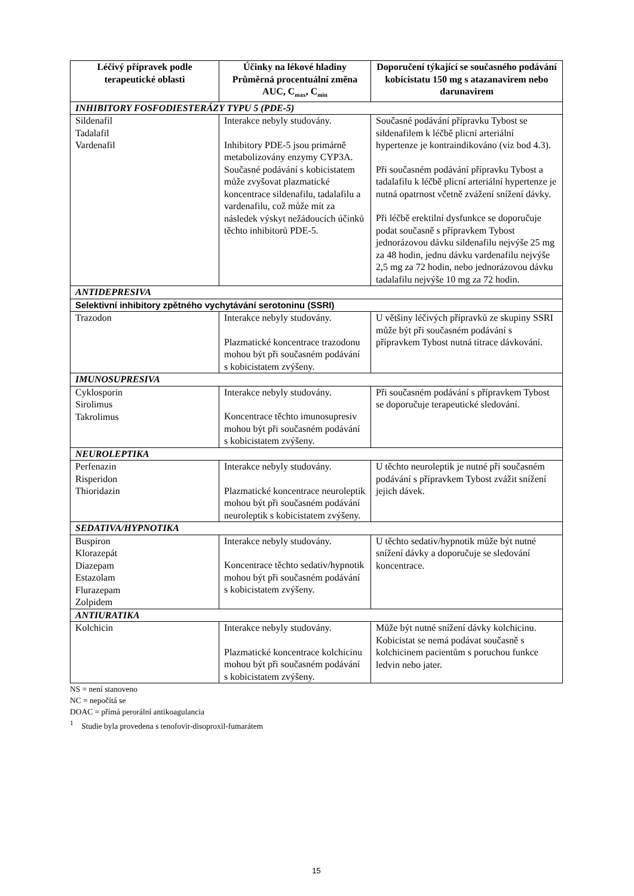| Léčivý přípravek podle terapeutické oblasti | Účinky na lékové hladiny Průměrná procentuální změna AUC, C<sub>max</sub>, C<sub>min</sub> | Doporučení týkající se současného podávání kobicistatu 150 mg s atazanavirem nebo darunavirem |
| --- | --- | --- |
| INHIBITORY FOSFODIESTERÁZY TYPU 5 (PDE-5) | | |
| Sildenafil Tadalafil Vardenafil | Interakce nebyly studovány. Inhibitory PDE-5 jsou primárně metabolizovány enzymy CYP3A. Současné podávání s kobicistatem může zvyšovat plazmatické koncentrace sildenafilu, tadalafilu a vardenafilu, což může mít za následek výskyt nežádoucích účinků těchto inhibitorů PDE-5. | Současné podávání přípravku Tybost se sildenafilem k léčbě plicní arteriální hypertenze je kontraindikováno (viz bod 4.3). Při současném podávání přípravku Tybost a tadalafilu k léčbě plicní arteriální hypertenze je nutná opatrnost včetně zvážení snížení dávky. Při léčbě erektilní dysfunkce se doporučuje podat současně s přípravkem Tybost jednorázovou dávku sildenafilu nejvýše 25 mg za 48 hodin, jednu dávku vardenafilu nejvýše 2,5 mg za 72 hodin, nebo jednorázovou dávku tadalafilu nejvýše 10 mg za 72 hodin. |
| ANTIDEPRESIVA | | |
| Selektivní inhibitory zpětného vychytávání serotoninu (SSRI) | | |
| Trazodon | Interakce nebyly studovány. Plazmatické koncentrace trazodonu mohou být při současném podávání s kobicistatem zvýšeny. | U většiny léčivých přípravků ze skupiny SSRI může být při současném podávání s přípravkem Tybost nutná titrace dávkování. |
| IMUNOSUPRESIVA | | |
| Cyklosporin Sirolimus Takrolimus | Interakce nebyly studovány. Koncentrace těchto imunosupresiv mohou být při současném podávání s kobicistatem zvýšeny. | Při současném podávání s přípravkem Tybost se doporučuje terapeutické sledování. |
| NEUROLEPTIKA | | |
| Perfenazin Risperidon Thioridazin | Interakce nebyly studovány. Plazmatické koncentrace neuroleptik mohou být při současném podávání neuroleptik s kobicistatem zvýšeny. | U těchto neuroleptik je nutné při současném podávání s přípravkem Tybost zvážit snížení jejich dávek. |
| SEDATIVA/HYPNOTIKA | | |
| Buspiron Klorazepát Diazepam Estazolam Flurazepam Zolpidem | Interakce nebyly studovány. Koncentrace těchto sedativ/hypnotik mohou být při současném podávání s kobicistatem zvýšeny. | U těchto sedativ/hypnotik může být nutné snížení dávky a doporučuje se sledování koncentrace. |
| ANTIURATIKA | | |
| Kolchicin | Interakce nebyly studovány. Plazmatické koncentrace kolchicinu mohou být při současném podávání s kobicistatem zvýšeny. | Může být nutné snížení dávky kolchicinu. Kobicistat se nemá podávat současně s kolchicinem pacientům s poruchou funkce ledvin nebo jater. |
NS = není stanoveno
NC = nepočítá se
DOAC = přímá perorální antikoagulancia
<sup>1</sup> Studie byla provedena s tenofovir-disoproxil-fumarátem
15